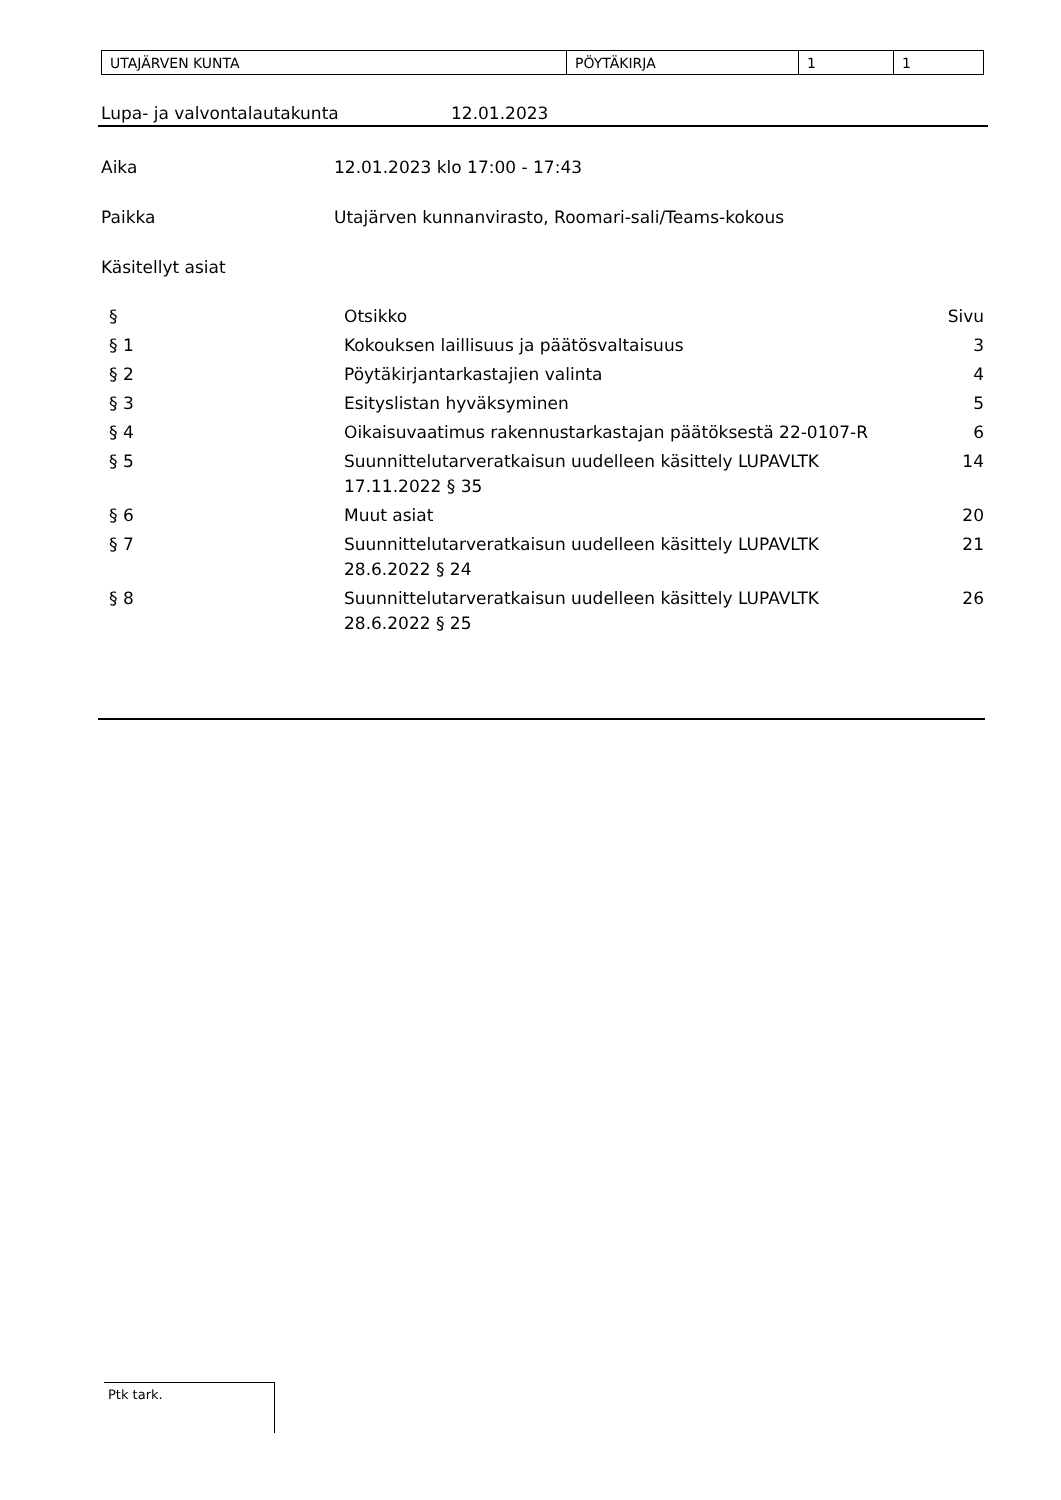| UTAJÄRVEN KUNTA | PÖYTÄKIRJA | 1 | 1 |
Lupa- ja valvontalautakunta 12.01.2023
Aika 12.01.2023 klo 17:00 - 17:43
Paikka Utajärven kunnanvirasto, Roomari-sali/Teams-kokous
Käsitellyt asiat
| § | Otsikko | Sivu |
| § 1 | Kokouksen laillisuus ja päätösvaltaisuus | 3 |
| § 2 | Pöytäkirjantarkastajien valinta | 4 |
| § 3 | Esityslistan hyväksyminen | 5 |
| § 4 | Oikaisuvaatimus rakennustarkastajan päätöksestä 22-0107-R | 6 |
| § 5 | Suunnittelutarveratkaisun uudelleen käsittely LUPAVLTK 17.11.2022 § 35 | 14 |
| § 6 | Muut asiat | 20 |
| § 7 | Suunnittelutarveratkaisun uudelleen käsittely LUPAVLTK 28.6.2022 § 24 | 21 |
| § 8 | Suunnittelutarveratkaisun uudelleen käsittely LUPAVLTK 28.6.2022 § 25 | 26 |
Ptk tark.